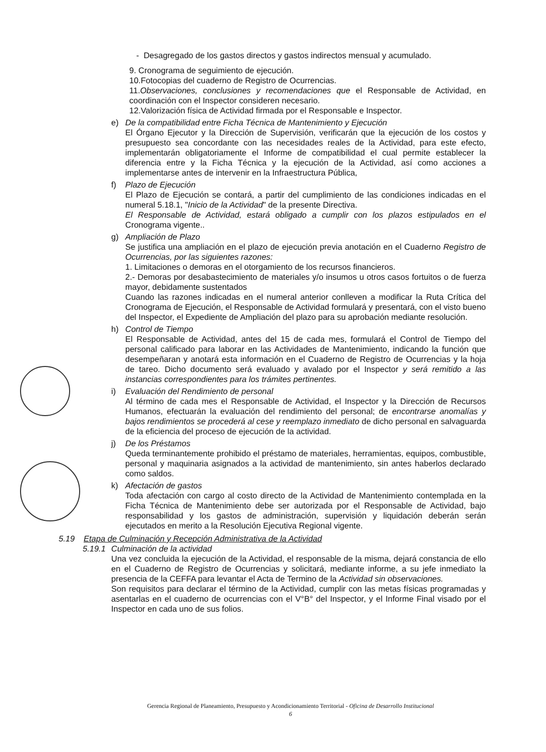- Desagregado de los gastos directos y gastos indirectos mensual y acumulado.
9. Cronograma de seguimiento de ejecución.
10.Fotocopias del cuaderno de Registro de Ocurrencias.
11.Observaciones, conclusiones y recomendaciones que el Responsable de Actividad, en coordinación con el Inspector consideren necesario.
12.Valorización física de Actividad firmada por el Responsable e Inspector.
e) De la compatibilidad entre Ficha Técnica de Mantenimiento y Ejecución
El Órgano Ejecutor y la Dirección de Supervisión, verificarán que la ejecución de los costos y presupuesto sea concordante con las necesidades reales de la Actividad, para este efecto, implementarán obligatoriamente el Informe de compatibilidad el cual permite establecer la diferencia entre y la Ficha Técnica y la ejecución de la Actividad, así como acciones a implementarse antes de intervenir en la Infraestructura Pública,
f) Plazo de Ejecución
El Plazo de Ejecución se contará, a partir del cumplimiento de las condiciones indicadas en el numeral 5.18.1, "Inicio de la Actividad" de la presente Directiva.
El Responsable de Actividad, estará obligado a cumplir con los plazos estipulados en el Cronograma vigente..
g) Ampliación de Plazo
Se justifica una ampliación en el plazo de ejecución previa anotación en el Cuaderno Registro de Ocurrencias, por las siguientes razones:
1. Limitaciones o demoras en el otorgamiento de los recursos financieros.
2.- Demoras por desabastecimiento de materiales y/o insumos u otros casos fortuitos o de fuerza mayor, debidamente sustentados
Cuando las razones indicadas en el numeral anterior conlleven a modificar la Ruta Crítica del Cronograma de Ejecución, el Responsable de Actividad formulará y presentará, con el visto bueno del Inspector, el Expediente de Ampliación del plazo para su aprobación mediante resolución.
h) Control de Tiempo
El Responsable de Actividad, antes del 15 de cada mes, formulará el Control de Tiempo del personal calificado para laborar en las Actividades de Mantenimiento, indicando la función que desempeñaran y anotará esta información en el Cuaderno de Registro de Ocurrencias y la hoja de tareo. Dicho documento será evaluado y avalado por el Inspector y será remitido a las instancias correspondientes para los trámites pertinentes.
i) Evaluación del Rendimiento de personal
Al término de cada mes el Responsable de Actividad, el Inspector y la Dirección de Recursos Humanos, efectuarán la evaluación del rendimiento del personal; de encontrarse anomalías y bajos rendimientos se procederá al cese y reemplazo inmediato de dicho personal en salvaguarda de la eficiencia del proceso de ejecución de la actividad.
j) De los Préstamos
Queda terminantemente prohibido el préstamo de materiales, herramientas, equipos, combustible, personal y maquinaria asignados a la actividad de mantenimiento, sin antes haberlos declarado como saldos.
k) Afectación de gastos
Toda afectación con cargo al costo directo de la Actividad de Mantenimiento contemplada en la Ficha Técnica de Mantenimiento debe ser autorizada por el Responsable de Actividad, bajo responsabilidad y los gastos de administración, supervisión y liquidación deberán serán ejecutados en merito a la Resolución Ejecutiva Regional vigente.
5.19 Etapa de Culminación y Recepción Administrativa de la Actividad
5.19.1
Culminación de la actividad
Una vez concluida la ejecución de la Actividad, el responsable de la misma, dejará constancia de ello en el Cuaderno de Registro de Ocurrencias y solicitará, mediante informe, a su jefe inmediato la presencia de la CEFFA para levantar el Acta de Termino de la Actividad sin observaciones.
Son requisitos para declarar el término de la Actividad, cumplir con las metas físicas programadas y asentarlas en el cuaderno de ocurrencias con el V°B° del Inspector, y el Informe Final visado por el Inspector en cada uno de sus folios.
Gerencia Regional de Planeamiento, Presupuesto y Acondicionamiento Territorial - Oficina de Desarrollo Institucional
6